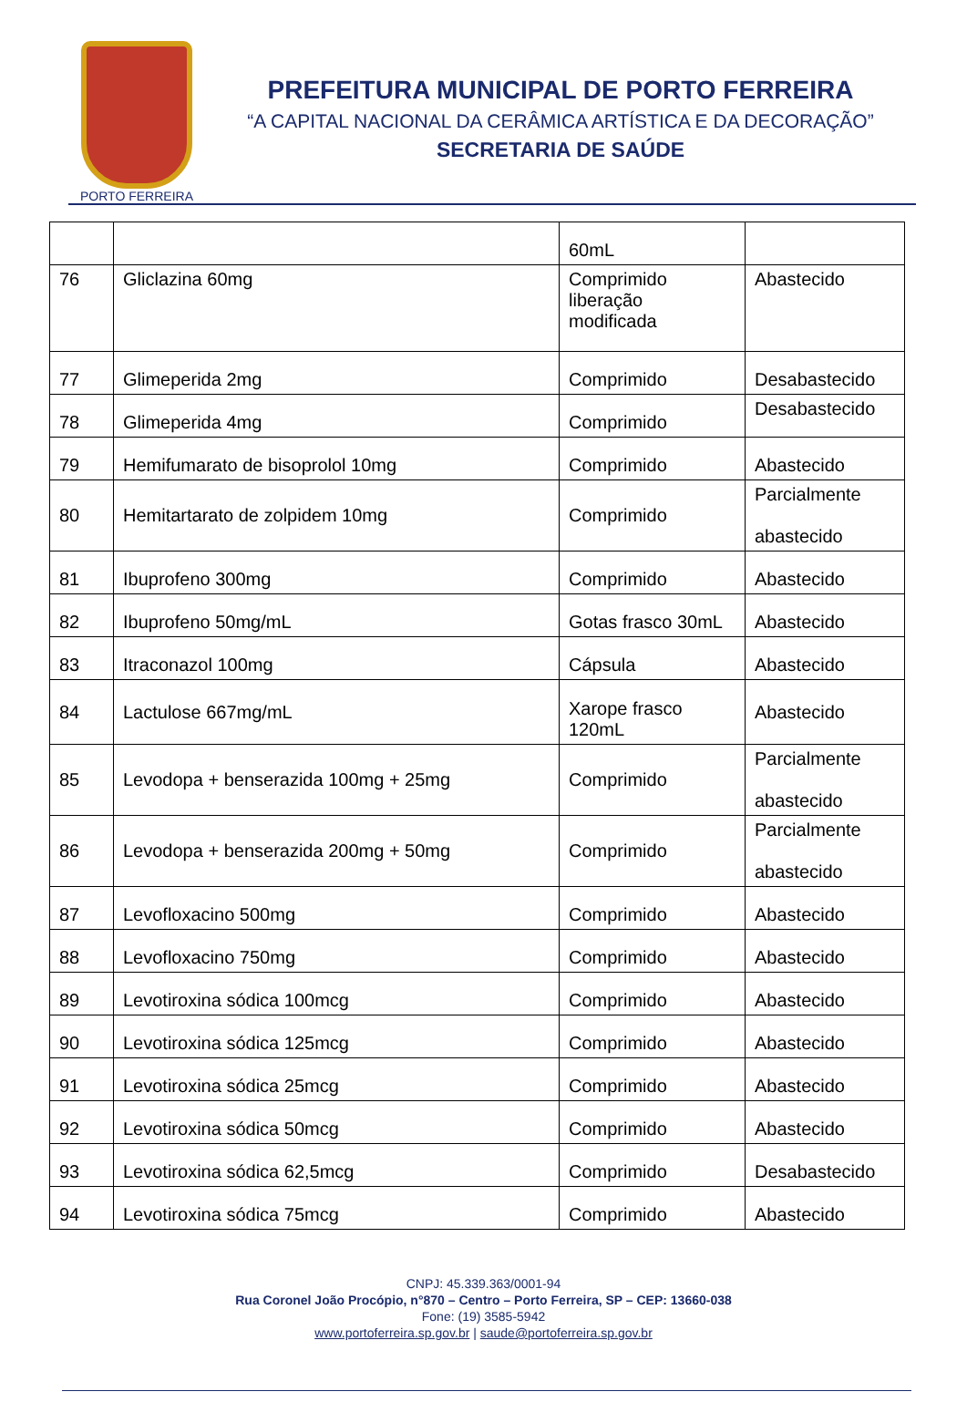PORTO FERREIRA
PREFEITURA MUNICIPAL DE PORTO FERREIRA
“A CAPITAL NACIONAL DA CERÂMICA ARTÍSTICA E DA DECORAÇÃO”
SECRETARIA DE SAÚDE
| | | 60mL | |
| 76 | Gliclazina 60mg | Comprimido liberação modificada | Abastecido |
| 77 | Glimeperida 2mg | Comprimido | Desabastecido |
| 78 | Glimeperida 4mg | Comprimido | Desabastecido |
| 79 | Hemifumarato de bisoprolol 10mg | Comprimido | Abastecido |
| 80 | Hemitartarato de zolpidem 10mg | Comprimido | Parcialmente abastecido |
| 81 | Ibuprofeno 300mg | Comprimido | Abastecido |
| 82 | Ibuprofeno 50mg/mL | Gotas frasco 30mL | Abastecido |
| 83 | Itraconazol 100mg | Cápsula | Abastecido |
| 84 | Lactulose 667mg/mL | Xarope frasco 120mL | Abastecido |
| 85 | Levodopa + benserazida 100mg + 25mg | Comprimido | Parcialmente abastecido |
| 86 | Levodopa + benserazida 200mg + 50mg | Comprimido | Parcialmente abastecido |
| 87 | Levofloxacino 500mg | Comprimido | Abastecido |
| 88 | Levofloxacino 750mg | Comprimido | Abastecido |
| 89 | Levotiroxina sódica 100mcg | Comprimido | Abastecido |
| 90 | Levotiroxina sódica 125mcg | Comprimido | Abastecido |
| 91 | Levotiroxina sódica 25mcg | Comprimido | Abastecido |
| 92 | Levotiroxina sódica 50mcg | Comprimido | Abastecido |
| 93 | Levotiroxina sódica 62,5mcg | Comprimido | Desabastecido |
| 94 | Levotiroxina sódica 75mcg | Comprimido | Abastecido |
CNPJ: 45.339.363/0001-94
Rua Coronel João Procópio, n°870 – Centro – Porto Ferreira, SP – CEP: 13660-038
Fone: (19) 3585-5942
www.portoferreira.sp.gov.br | saude@portoferreira.sp.gov.br